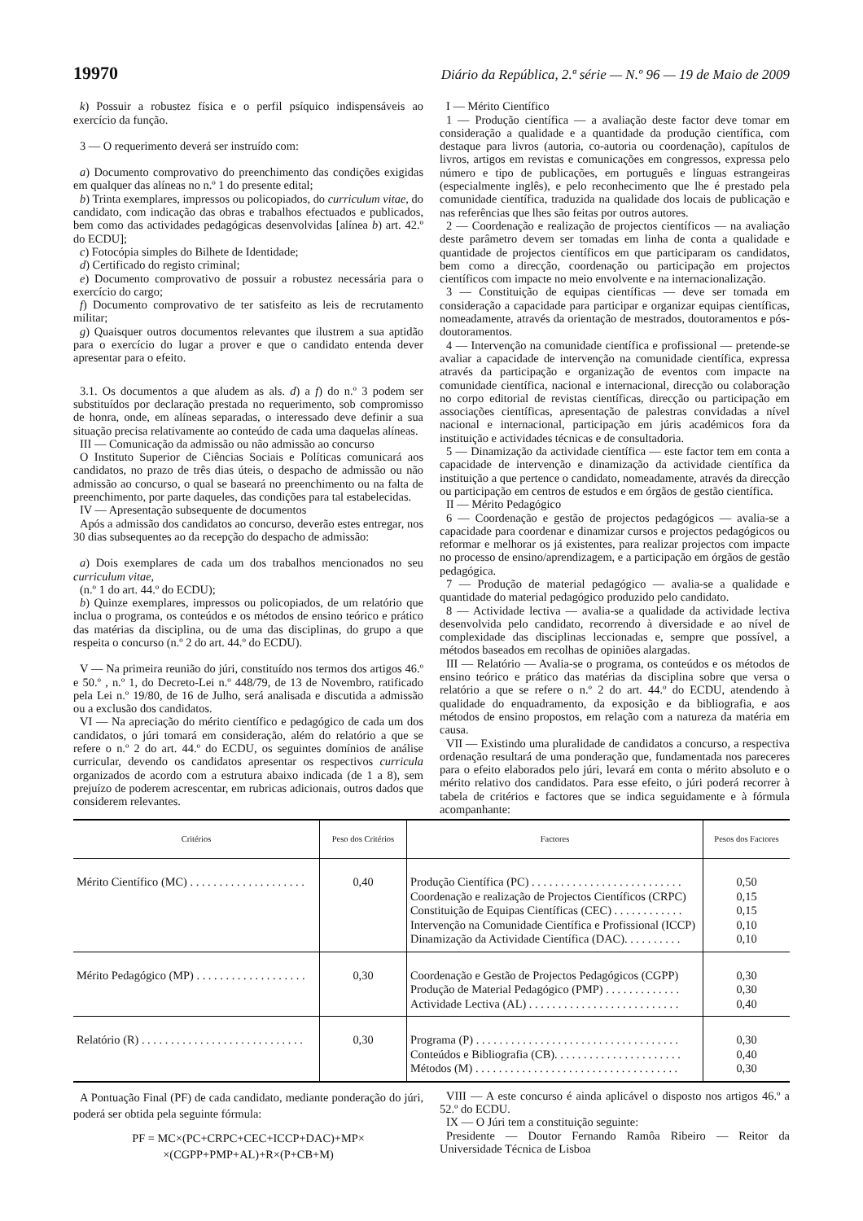19970 Diário da República, 2.ª série — N.º 96 — 19 de Maio de 2009
k) Possuir a robustez física e o perfil psíquico indispensáveis ao exercício da função.
3 — O requerimento deverá ser instruído com:
a) Documento comprovativo do preenchimento das condições exigidas em qualquer das alíneas no n.º 1 do presente edital;
b) Trinta exemplares, impressos ou policopiados, do curriculum vitae, do candidato, com indicação das obras e trabalhos efectuados e publicados, bem como das actividades pedagógicas desenvolvidas [alínea b) art. 42.º do ECDU];
c) Fotocópia simples do Bilhete de Identidade;
d) Certificado do registo criminal;
e) Documento comprovativo de possuir a robustez necessária para o exercício do cargo;
f) Documento comprovativo de ter satisfeito as leis de recrutamento militar;
g) Quaisquer outros documentos relevantes que ilustrem a sua aptidão para o exercício do lugar a prover e que o candidato entenda dever apresentar para o efeito.
3.1. Os documentos a que aludem as als. d) a f) do n.º 3 podem ser substituídos por declaração prestada no requerimento, sob compromisso de honra, onde, em alíneas separadas, o interessado deve definir a sua situação precisa relativamente ao conteúdo de cada uma daquelas alíneas.
III — Comunicação da admissão ou não admissão ao concurso
O Instituto Superior de Ciências Sociais e Políticas comunicará aos candidatos, no prazo de três dias úteis, o despacho de admissão ou não admissão ao concurso, o qual se baseará no preenchimento ou na falta de preenchimento, por parte daqueles, das condições para tal estabelecidas.
IV — Apresentação subsequente de documentos
Após a admissão dos candidatos ao concurso, deverão estes entregar, nos 30 dias subsequentes ao da recepção do despacho de admissão:
a) Dois exemplares de cada um dos trabalhos mencionados no seu curriculum vitae,
(n.º 1 do art. 44.º do ECDU);
b) Quinze exemplares, impressos ou policopiados, de um relatório que inclua o programa, os conteúdos e os métodos de ensino teórico e prático das matérias da disciplina, ou de uma das disciplinas, do grupo a que respeita o concurso (n.º 2 do art. 44.º do ECDU).
V — Na primeira reunião do júri, constituído nos termos dos artigos 46.º e 50.º , n.º 1, do Decreto-Lei n.º 448/79, de 13 de Novembro, ratificado pela Lei n.º 19/80, de 16 de Julho, será analisada e discutida a admissão ou a exclusão dos candidatos.
VI — Na apreciação do mérito científico e pedagógico de cada um dos candidatos, o júri tomará em consideração, além do relatório a que se refere o n.º 2 do art. 44.º do ECDU, os seguintes domínios de análise curricular, devendo os candidatos apresentar os respectivos curricula organizados de acordo com a estrutura abaixo indicada (de 1 a 8), sem prejuízo de poderem acrescentar, em rubricas adicionais, outros dados que considerem relevantes.
I — Mérito Científico
1 — Produção científica — a avaliação deste factor deve tomar em consideração a qualidade e a quantidade da produção científica, com destaque para livros (autoria, co-autoria ou coordenação), capítulos de livros, artigos em revistas e comunicações em congressos, expressa pelo número e tipo de publicações, em português e línguas estrangeiras (especialmente inglês), e pelo reconhecimento que lhe é prestado pela comunidade científica, traduzida na qualidade dos locais de publicação e nas referências que lhes são feitas por outros autores.
2 — Coordenação e realização de projectos científicos — na avaliação deste parâmetro devem ser tomadas em linha de conta a qualidade e quantidade de projectos científicos em que participaram os candidatos, bem como a direcção, coordenação ou participação em projectos científicos com impacte no meio envolvente e na internacionalização.
3 — Constituição de equipas científicas — deve ser tomada em consideração a capacidade para participar e organizar equipas científicas, nomeadamente, através da orientação de mestrados, doutoramentos e pós-doutoramentos.
4 — Intervenção na comunidade científica e profissional — pretende-se avaliar a capacidade de intervenção na comunidade científica, expressa através da participação e organização de eventos com impacte na comunidade científica, nacional e internacional, direcção ou colaboração no corpo editorial de revistas científicas, direcção ou participação em associações científicas, apresentação de palestras convidadas a nível nacional e internacional, participação em júris académicos fora da instituição e actividades técnicas e de consultadoria.
5 — Dinamização da actividade científica — este factor tem em conta a capacidade de intervenção e dinamização da actividade científica da instituição a que pertence o candidato, nomeadamente, através da direcção ou participação em centros de estudos e em órgãos de gestão científica.
II — Mérito Pedagógico
6 — Coordenação e gestão de projectos pedagógicos — avalia-se a capacidade para coordenar e dinamizar cursos e projectos pedagógicos ou reformar e melhorar os já existentes, para realizar projectos com impacte no processo de ensino/aprendizagem, e a participação em órgãos de gestão pedagógica.
7 — Produção de material pedagógico — avalia-se a qualidade e quantidade do material pedagógico produzido pelo candidato.
8 — Actividade lectiva — avalia-se a qualidade da actividade lectiva desenvolvida pelo candidato, recorrendo à diversidade e ao nível de complexidade das disciplinas leccionadas e, sempre que possível, a métodos baseados em recolhas de opiniões alargadas.
III — Relatório — Avalia-se o programa, os conteúdos e os métodos de ensino teórico e prático das matérias da disciplina sobre que versa o relatório a que se refere o n.º 2 do art. 44.º do ECDU, atendendo à qualidade do enquadramento, da exposição e da bibliografia, e aos métodos de ensino propostos, em relação com a natureza da matéria em causa.
VII — Existindo uma pluralidade de candidatos a concurso, a respectiva ordenação resultará de uma ponderação que, fundamentada nos pareceres para o efeito elaborados pelo júri, levará em conta o mérito absoluto e o mérito relativo dos candidatos. Para esse efeito, o júri poderá recorrer à tabela de critérios e factores que se indica seguidamente e à fórmula acompanhante:
| Critérios | Peso dos Critérios | Factores | Pesos dos Factores |
| --- | --- | --- | --- |
| Mérito Científico (MC) . . . . . . . . . . . . . . . . . . . . | 0,40 | Produção Científica (PC) . . . . . . . . . . . . . . . . . . . . . . . . . . Coordenação e realização de Projectos Científicos (CRPC) Constituição de Equipas Científicas (CEC) . . . . . . . . . . . . Intervenção na Comunidade Científica e Profissional (ICCP) Dinamização da Actividade Científica (DAC). . . . . . . . . . | 0,50 0,15 0,15 0,10 0,10 |
| Mérito Pedagógico (MP) . . . . . . . . . . . . . . . . . . . | 0,30 | Coordenação e Gestão de Projectos Pedagógicos (CGPP) Produção de Material Pedagógico (PMP) . . . . . . . . . . . . . Actividade Lectiva (AL) . . . . . . . . . . . . . . . . . . . . . . . . . . | 0,30 0,30 0,40 |
| Relatório (R) . . . . . . . . . . . . . . . . . . . . . . . . . . . . | 0,30 | Programa (P) . . . . . . . . . . . . . . . . . . . . . . . . . . . . . . . . . . . Conteúdos e Bibliografia (CB). . . . . . . . . . . . . . . . . . . . . . Métodos (M) . . . . . . . . . . . . . . . . . . . . . . . . . . . . . . . . . . . | 0,30 0,40 0,30 |
A Pontuação Final (PF) de cada candidato, mediante ponderação do júri, poderá ser obtida pela seguinte fórmula:
PF = MC×(PC+CRPC+CEC+ICCP+DAC)+MP×
×(CGPP+PMP+AL)+R×(P+CB+M)
VIII — A este concurso é ainda aplicável o disposto nos artigos 46.º a 52.º do ECDU.
IX — O Júri tem a constituição seguinte:
Presidente — Doutor Fernando Ramôa Ribeiro — Reitor da Universidade Técnica de Lisboa